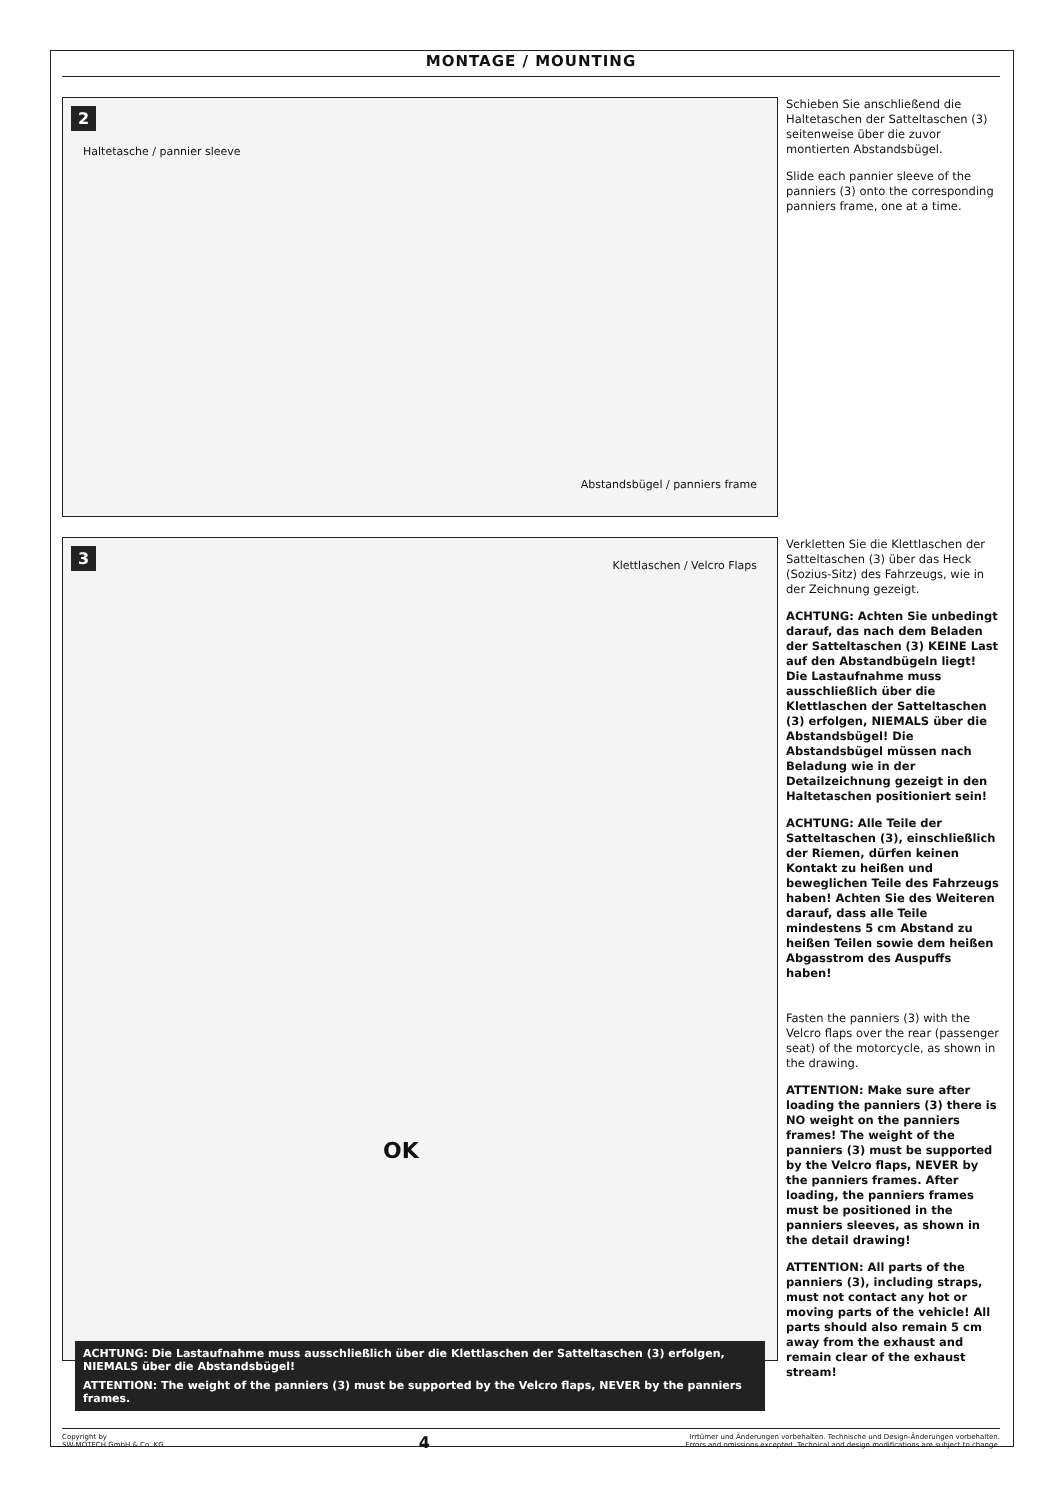MONTAGE / MOUNTING
2
Haltetasche / pannier sleeve
Abstandsbügel / panniers frame
Schieben Sie anschließend die Haltetaschen der Satteltaschen (3) seitenweise über die zuvor montierten Abstandsbügel.
Slide each pannier sleeve of the panniers (3) onto the corresponding panniers frame, one at a time.
3
Klettlaschen / Velcro Flaps
OK
ACHTUNG: Die Lastaufnahme muss ausschließlich über die Klettlaschen der Satteltaschen (3) erfolgen, NIEMALS über die Abstandsbügel!
ATTENTION: The weight of the panniers (3) must be supported by the Velcro flaps, NEVER by the panniers frames.
Verkletten Sie die Klettlaschen der Satteltaschen (3) über das Heck (Sozius-Sitz) des Fahrzeugs, wie in der Zeichnung gezeigt.
ACHTUNG: Achten Sie unbedingt darauf, das nach dem Beladen der Satteltaschen (3) KEINE Last auf den Abstandbügeln liegt! Die Lastaufnahme muss ausschließlich über die Klettlaschen der Satteltaschen (3) erfolgen, NIEMALS über die Abstandsbügel! Die Abstandsbügel müssen nach Beladung wie in der Detailzeichnung gezeigt in den Haltetaschen positioniert sein!
ACHTUNG: Alle Teile der Satteltaschen (3), einschließlich der Riemen, dürfen keinen Kontakt zu heißen und beweglichen Teile des Fahrzeugs haben! Achten Sie des Weiteren darauf, dass alle Teile mindestens 5 cm Abstand zu heißen Teilen sowie dem heißen Abgasstrom des Auspuffs haben!
Fasten the panniers (3) with the Velcro flaps over the rear (passenger seat) of the motorcycle, as shown in the drawing.
ATTENTION: Make sure after loading the panniers (3) there is NO weight on the panniers frames! The weight of the panniers (3) must be supported by the Velcro flaps, NEVER by the panniers frames. After loading, the panniers frames must be positioned in the panniers sleeves, as shown in the detail drawing!
ATTENTION: All parts of the panniers (3), including straps, must not contact any hot or moving parts of the vehicle! All parts should also remain 5 cm away from the exhaust and remain clear of the exhaust stream!
Copyright by
SW-MOTECH GmbH & Co. KG
4
Irrtümer und Änderungen vorbehalten. Technische und Design-Änderungen vorbehalten.
Errors and omissions excepted. Technical and design modifications are subject to change.